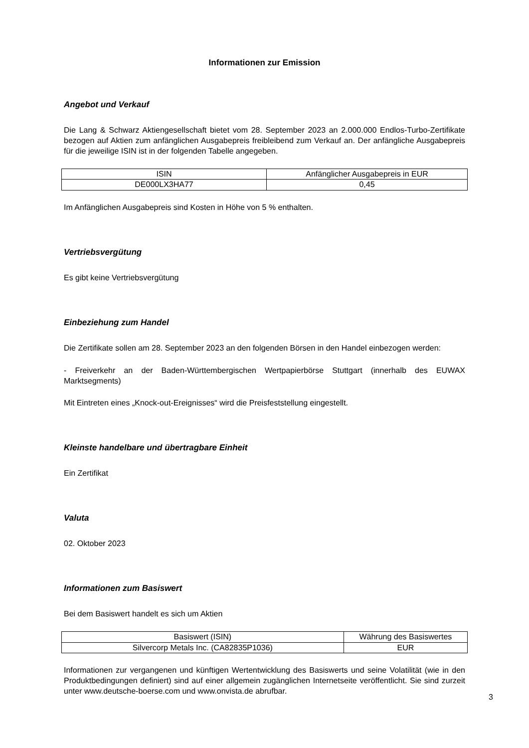Informationen zur Emission
Angebot und Verkauf
Die Lang & Schwarz Aktiengesellschaft bietet vom 28. September 2023 an 2.000.000 Endlos-Turbo-Zertifikate bezogen auf Aktien zum anfänglichen Ausgabepreis freibleibend zum Verkauf an. Der anfängliche Ausgabepreis für die jeweilige ISIN ist in der folgenden Tabelle angegeben.
| ISIN | Anfänglicher Ausgabepreis in EUR |
| --- | --- |
| DE000LX3HA77 | 0,45 |
Im Anfänglichen Ausgabepreis sind Kosten in Höhe von 5 % enthalten.
Vertriebsvergütung
Es gibt keine Vertriebsvergütung
Einbeziehung zum Handel
Die Zertifikate sollen am 28. September 2023 an den folgenden Börsen in den Handel einbezogen werden:
- Freiverkehr an der Baden-Württembergischen Wertpapierbörse Stuttgart (innerhalb des EUWAX Marktsegments)
Mit Eintreten eines „Knock-out-Ereignisses“ wird die Preisfeststellung eingestellt.
Kleinste handelbare und übertragbare Einheit
Ein Zertifikat
Valuta
02. Oktober 2023
Informationen zum Basiswert
Bei dem Basiswert handelt es sich um Aktien
| Basiswert (ISIN) | Währung des Basiswertes |
| --- | --- |
| Silvercorp Metals Inc. (CA82835P1036) | EUR |
Informationen zur vergangenen und künftigen Wertentwicklung des Basiswerts und seine Volatilität (wie in den Produktbedingungen definiert) sind auf einer allgemein zugänglichen Internetseite veröffentlicht. Sie sind zurzeit unter www.deutsche-boerse.com und www.onvista.de abrufbar.
3